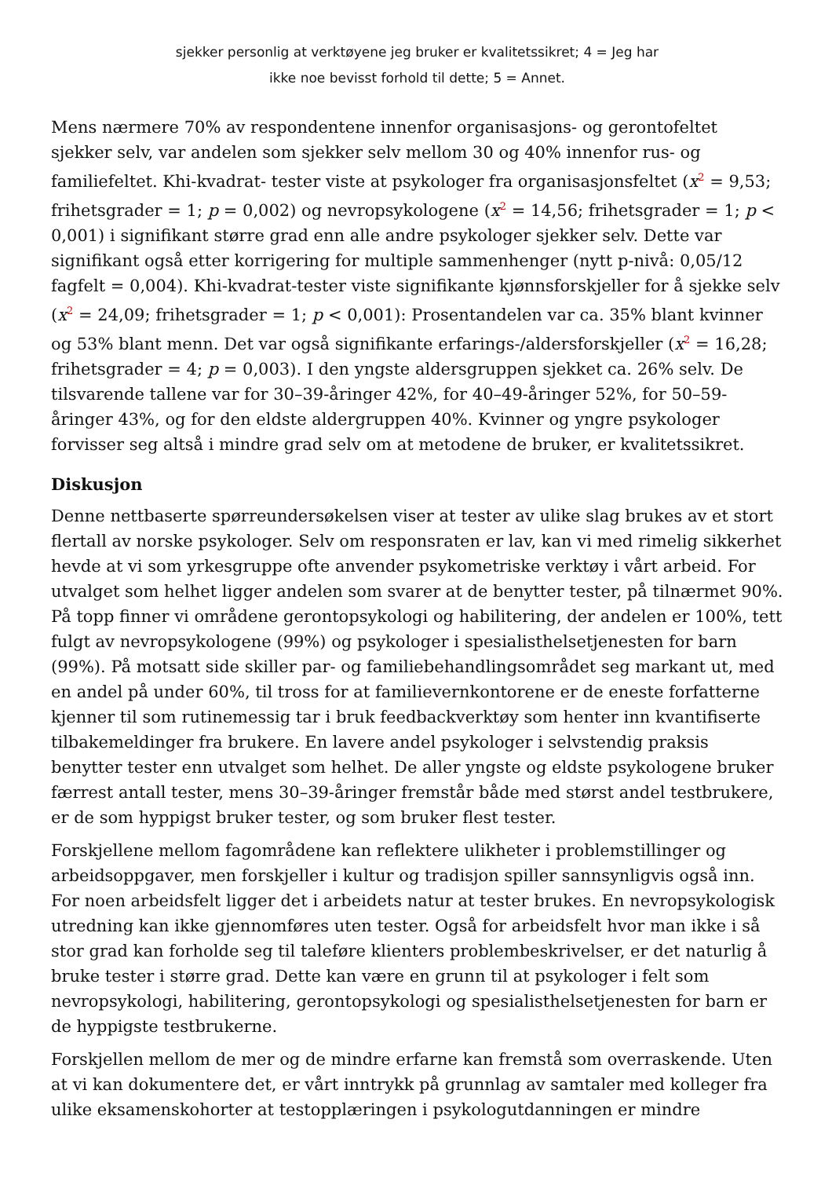sjekker personlig at verktøyene jeg bruker er kvalitetssikret; 4 = Jeg har
ikke noe bevisst forhold til dette; 5 = Annet.
Mens nærmere 70% av respondentene innenfor organisasjons- og gerontofeltet sjekker selv, var andelen som sjekker selv mellom 30 og 40% innenfor rus- og familiefeltet. Khi-kvadrat- tester viste at psykologer fra organisasjonsfeltet (x<sup>2</sup> = 9,53; frihetsgrader = 1; p = 0,002) og nevropsykologene (x<sup>2</sup> = 14,56; frihetsgrader = 1; p < 0,001) i signifikant større grad enn alle andre psykologer sjekker selv. Dette var signifikant også etter korrigering for multiple sammenhenger (nytt p-nivå: 0,05/12 fagfelt = 0,004). Khi-kvadrat-tester viste signifikante kjønnsforskjeller for å sjekke selv (x<sup>2</sup> = 24,09; frihetsgrader = 1; p < 0,001): Prosentandelen var ca. 35% blant kvinner og 53% blant menn. Det var også signifikante erfarings-/aldersforskjeller (x<sup>2</sup> = 16,28; frihetsgrader = 4; p = 0,003). I den yngste aldersgruppen sjekket ca. 26% selv. De tilsvarende tallene var for 30–39-åringer 42%, for 40–49-åringer 52%, for 50–59-åringer 43%, og for den eldste aldergruppen 40%. Kvinner og yngre psykologer forvisser seg altså i mindre grad selv om at metodene de bruker, er kvalitetssikret.
Diskusjon
Denne nettbaserte spørreundersøkelsen viser at tester av ulike slag brukes av et stort flertall av norske psykologer. Selv om responsraten er lav, kan vi med rimelig sikkerhet hevde at vi som yrkesgruppe ofte anvender psykometriske verktøy i vårt arbeid. For utvalget som helhet ligger andelen som svarer at de benytter tester, på tilnærmet 90%. På topp finner vi områdene gerontopsykologi og habilitering, der andelen er 100%, tett fulgt av nevropsykologene (99%) og psykologer i spesialisthelsetjenesten for barn (99%). På motsatt side skiller par- og familiebehandlingsområdet seg markant ut, med en andel på under 60%, til tross for at familievernkontorene er de eneste forfatterne kjenner til som rutinemessig tar i bruk feedbackverktøy som henter inn kvantifiserte tilbakemeldinger fra brukere. En lavere andel psykologer i selvstendig praksis benytter tester enn utvalget som helhet. De aller yngste og eldste psykologene bruker færrest antall tester, mens 30–39-åringer fremstår både med størst andel testbrukere, er de som hyppigst bruker tester, og som bruker flest tester.
Forskjellene mellom fagområdene kan reflektere ulikheter i problemstillinger og arbeidsoppgaver, men forskjeller i kultur og tradisjon spiller sannsynligvis også inn. For noen arbeidsfelt ligger det i arbeidets natur at tester brukes. En nevropsykologisk utredning kan ikke gjennomføres uten tester. Også for arbeidsfelt hvor man ikke i så stor grad kan forholde seg til taleføre klienters problembeskrivelser, er det naturlig å bruke tester i større grad. Dette kan være en grunn til at psykologer i felt som nevropsykologi, habilitering, gerontopsykologi og spesialisthelsetjenesten for barn er de hyppigste testbrukerne.
Forskjellen mellom de mer og de mindre erfarne kan fremstå som overraskende. Uten at vi kan dokumentere det, er vårt inntrykk på grunnlag av samtaler med kolleger fra ulike eksamenskohorter at testopplæringen i psykologutdanningen er mindre